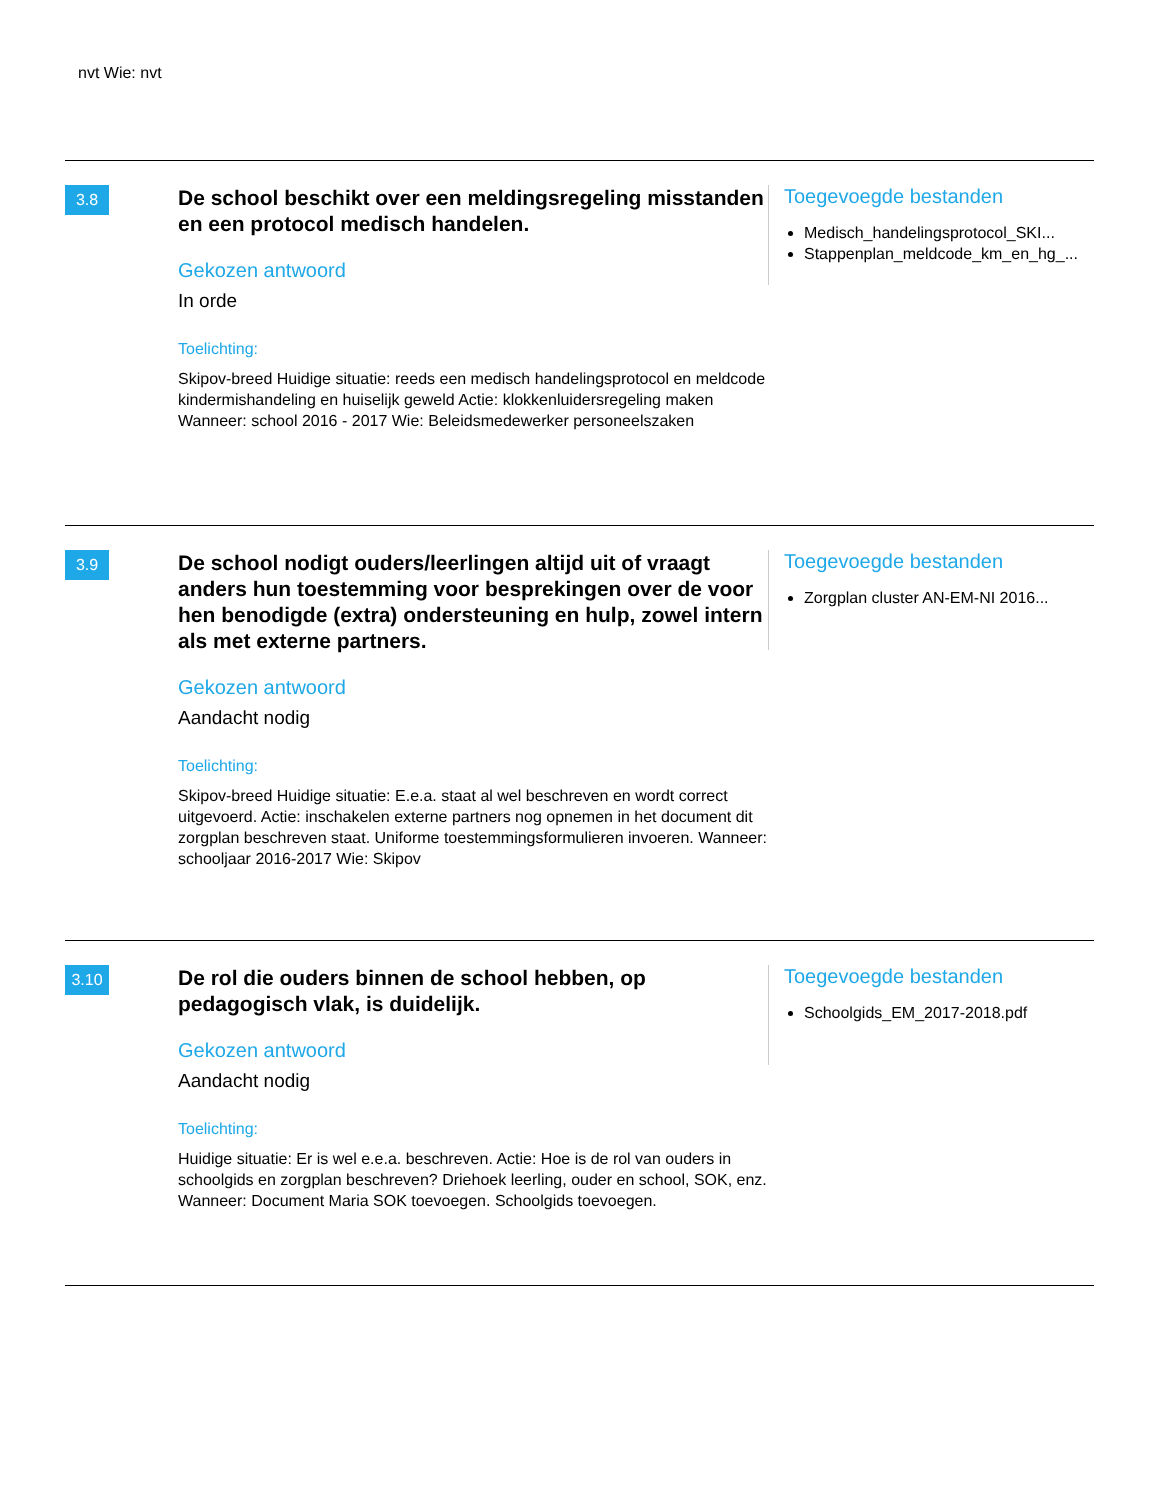nvt Wie: nvt
3.8
De school beschikt over een meldingsregeling misstanden en een protocol medisch handelen.
Gekozen antwoord
In orde
Toelichting:
Skipov-breed Huidige situatie: reeds een medisch handelingsprotocol en meldcode kindermishandeling en huiselijk geweld Actie: klokkenluidersregeling maken Wanneer: school 2016 - 2017 Wie: Beleidsmedewerker personeelszaken
Toegevoegde bestanden
Medisch_handelingsprotocol_SKI...
Stappenplan_meldcode_km_en_hg_...
3.9
De school nodigt ouders/leerlingen altijd uit of vraagt anders hun toestemming voor besprekingen over de voor hen benodigde (extra) ondersteuning en hulp, zowel intern als met externe partners.
Gekozen antwoord
Aandacht nodig
Toelichting:
Skipov-breed Huidige situatie: E.e.a. staat al wel beschreven en wordt correct uitgevoerd. Actie: inschakelen externe partners nog opnemen in het document dit zorgplan beschreven staat. Uniforme toestemmingsformulieren invoeren. Wanneer: schooljaar 2016-2017 Wie: Skipov
Toegevoegde bestanden
Zorgplan cluster AN-EM-NI 2016...
3.10
De rol die ouders binnen de school hebben, op pedagogisch vlak, is duidelijk.
Gekozen antwoord
Aandacht nodig
Toelichting:
Huidige situatie: Er is wel e.e.a. beschreven. Actie: Hoe is de rol van ouders in schoolgids en zorgplan beschreven? Driehoek leerling, ouder en school, SOK, enz. Wanneer: Document Maria SOK toevoegen. Schoolgids toevoegen.
Toegevoegde bestanden
Schoolgids_EM_2017-2018.pdf